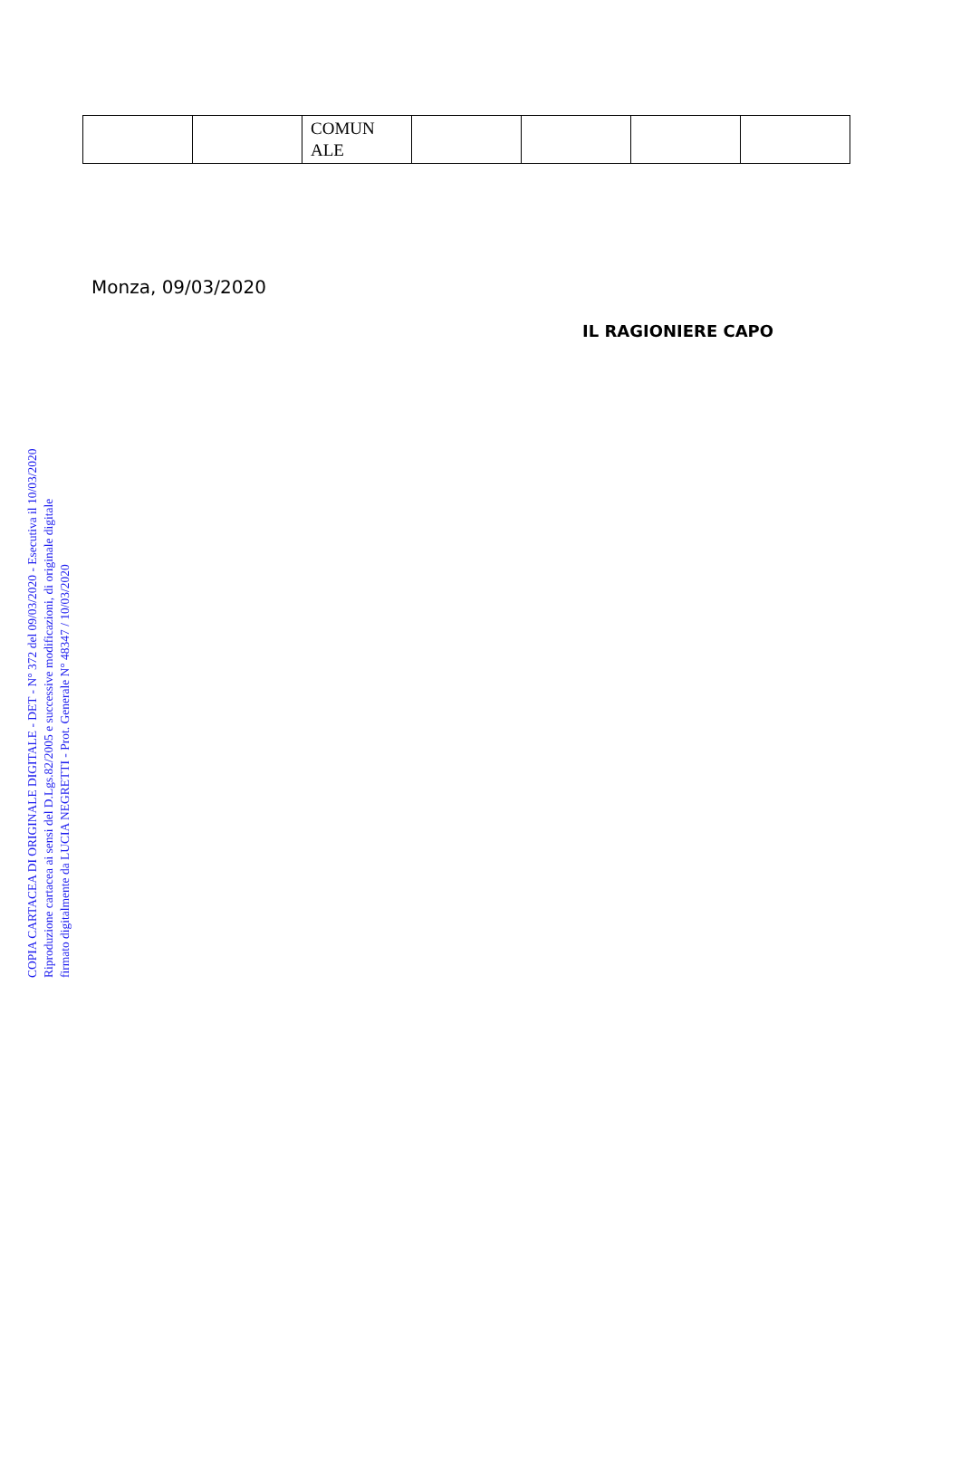| | | COMUN ALE | | | | |
Monza, 09/03/2020
IL RAGIONIERE CAPO
COPIA CARTACEA DI ORIGINALE DIGITALE - DET - N° 372 del 09/03/2020 - Esecutiva il 10/03/2020
Riproduzione cartacea ai sensi del D.Lgs.82/2005 e successive modificazioni, di originale digitale
firmato digitalmente da LUCIA NEGRETTI - Prot. Generale N° 48347 / 10/03/2020